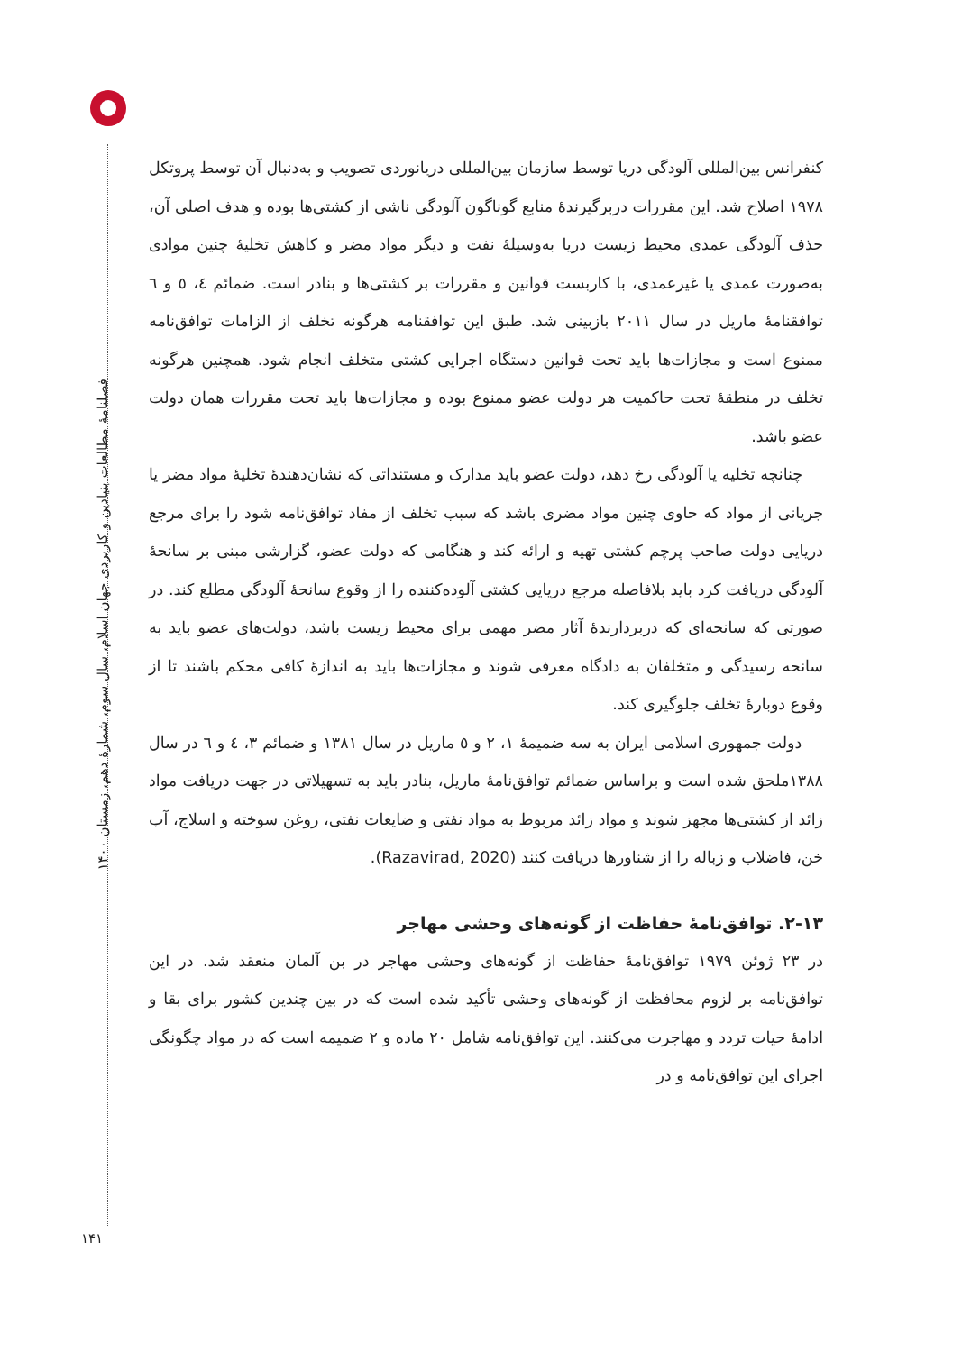فصلنامهٔ مطالعات بنیادین و کاربردی جهان اسلام، سال سوم، شمارهٔ دهم، زمستان ۱۴۰۰
کنفرانس بین‌المللی آلودگی دریا توسط سازمان بین‌المللی دریانوردی تصویب و به‌دنبال آن توسط پروتکل ۱۹۷۸ اصلاح شد. این مقررات دربرگیرندهٔ منابع گوناگون آلودگی ناشی از کشتی‌ها بوده و هدف اصلی آن، حذف آلودگی عمدی محیط زیست دریا به‌وسیلهٔ نفت و دیگر مواد مضر و کاهش تخلیهٔ چنین موادی به‌صورت عمدی یا غیرعمدی، با کاربست قوانین و مقررات بر کشتی‌ها و بنادر است. ضمائم ٤، ٥ و ٦ توافقنامهٔ ماریل در سال ۲۰۱۱ بازبینی شد. طبق این توافقنامه هرگونه تخلف از الزامات توافق‌نامه ممنوع است و مجازات‌ها باید تحت قوانین دستگاه اجرایی کشتی متخلف انجام شود. همچنین هرگونه تخلف در منطقهٔ تحت حاکمیت هر دولت عضو ممنوع بوده و مجازات‌ها باید تحت مقررات همان دولت عضو باشد.
چنانچه تخلیه یا آلودگی رخ دهد، دولت عضو باید مدارک و مستنداتی که نشان‌دهندهٔ تخلیهٔ مواد مضر یا جریانی از مواد که حاوی چنین مواد مضری باشد که سبب تخلف از مفاد توافق‌نامه شود را برای مرجع دریایی دولت صاحب پرچم کشتی تهیه و ارائه کند و هنگامی که دولت عضو، گزارشی مبنی بر سانحهٔ آلودگی دریافت کرد باید بلافاصله مرجع دریایی کشتی آلوده‌کننده را از وقوع سانحهٔ آلودگی مطلع کند. در صورتی که سانحه‌ای که دربردارندهٔ آثار مضر مهمی برای محیط زیست باشد، دولت‌های عضو باید به سانحه رسیدگی و متخلفان به دادگاه معرفی شوند و مجازات‌ها باید به اندازهٔ کافی محکم باشند تا از وقوع دوبارهٔ تخلف جلوگیری کند.
دولت جمهوری اسلامی ایران به سه ضمیمهٔ ۱، ۲ و ٥ ماریل در سال ۱۳۸۱ و ضمائم ۳، ٤ و ٦ در سال ۱۳۸۸ملحق شده است و براساس ضمائم توافق‌نامهٔ ماریل، بنادر باید به تسهیلاتی در جهت دریافت مواد زائد از کشتی‌ها مجهز شوند و مواد زائد مربوط به مواد نفتی و ضایعات نفتی، روغن سوخته و اسلاج، آب خن، فاضلاب و زباله را از شناورها دریافت کنند (Razavirad, 2020).
۲-۱۳. توافق‌نامهٔ حفاظت از گونه‌های وحشی مهاجر
در ۲۳ ژوئن ۱۹۷۹ توافق‌نامهٔ حفاظت از گونه‌های وحشی مهاجر در بن آلمان منعقد شد. در این توافق‌نامه بر لزوم محافظت از گونه‌های وحشی تأکید شده است که در بین چندین کشور برای بقا و ادامهٔ حیات تردد و مهاجرت می‌کنند. این توافق‌نامه شامل ۲۰ ماده و ۲ ضمیمه است که در مواد چگونگی اجرای این توافق‌نامه و در
۱۴۱